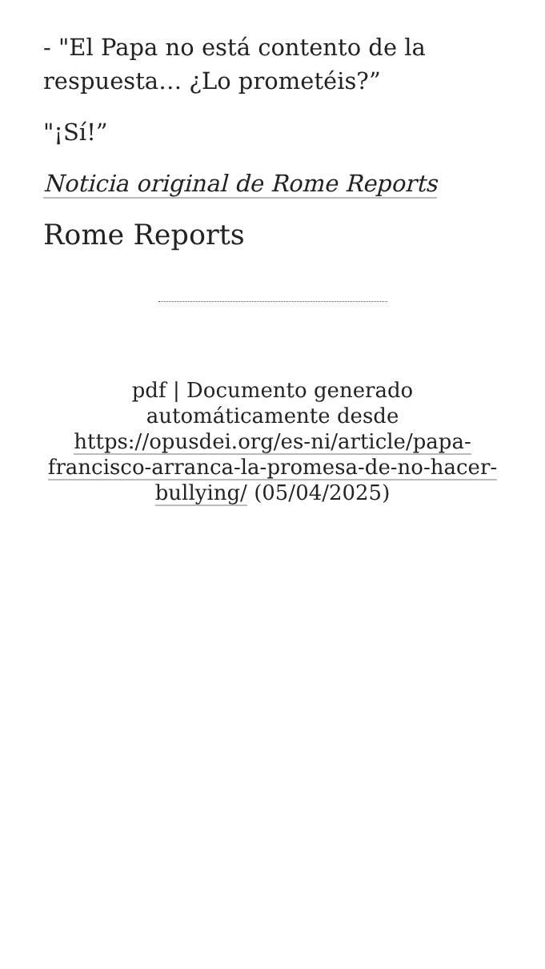- "El Papa no está contento de la respuesta… ¿Lo prometéis?”
"¡Sí!”
Noticia original de Rome Reports
Rome Reports
pdf | Documento generado automáticamente desde https://opusdei.org/es-ni/article/papa-francisco-arranca-la-promesa-de-no-hacer-bullying/ (05/04/2025)